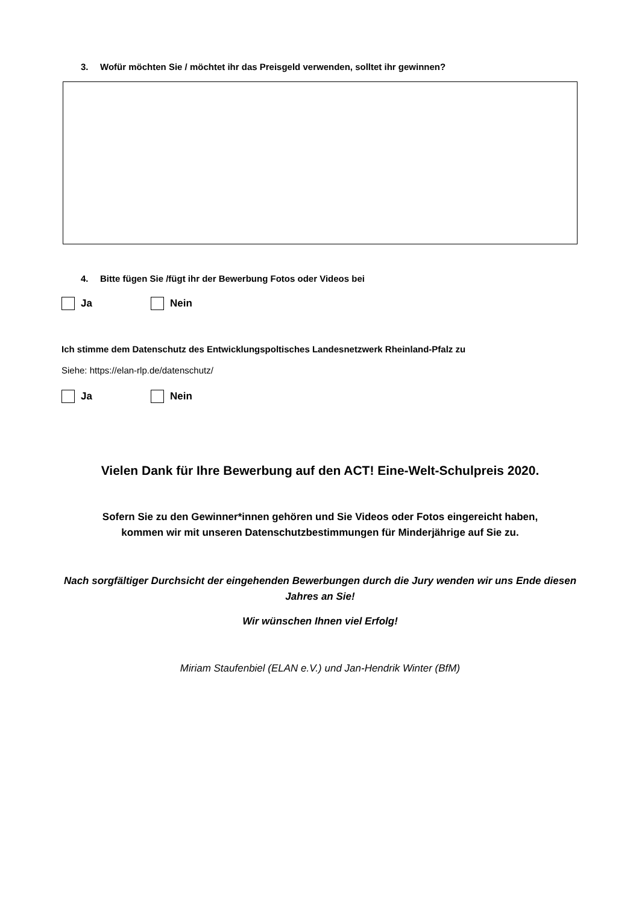3. Wofür möchten Sie / möchtet ihr das Preisgeld verwenden, solltet ihr gewinnen?
4. Bitte fügen Sie /fügt ihr der Bewerbung Fotos oder Videos bei
Ja Nein
Ich stimme dem Datenschutz des Entwicklungspoltisches Landesnetzwerk Rheinland-Pfalz zu
Siehe: https://elan-rlp.de/datenschutz/
Ja Nein
Vielen Dank für Ihre Bewerbung auf den ACT! Eine-Welt-Schulpreis 2020.
Sofern Sie zu den Gewinner*innen gehören und Sie Videos oder Fotos eingereicht haben,
kommen wir mit unseren Datenschutzbestimmungen für Minderjährige auf Sie zu.
Nach sorgfältiger Durchsicht der eingehenden Bewerbungen durch die Jury wenden wir uns Ende diesen Jahres an Sie!
Wir wünschen Ihnen viel Erfolg!
Miriam Staufenbiel (ELAN e.V.) und Jan-Hendrik Winter (BfM)